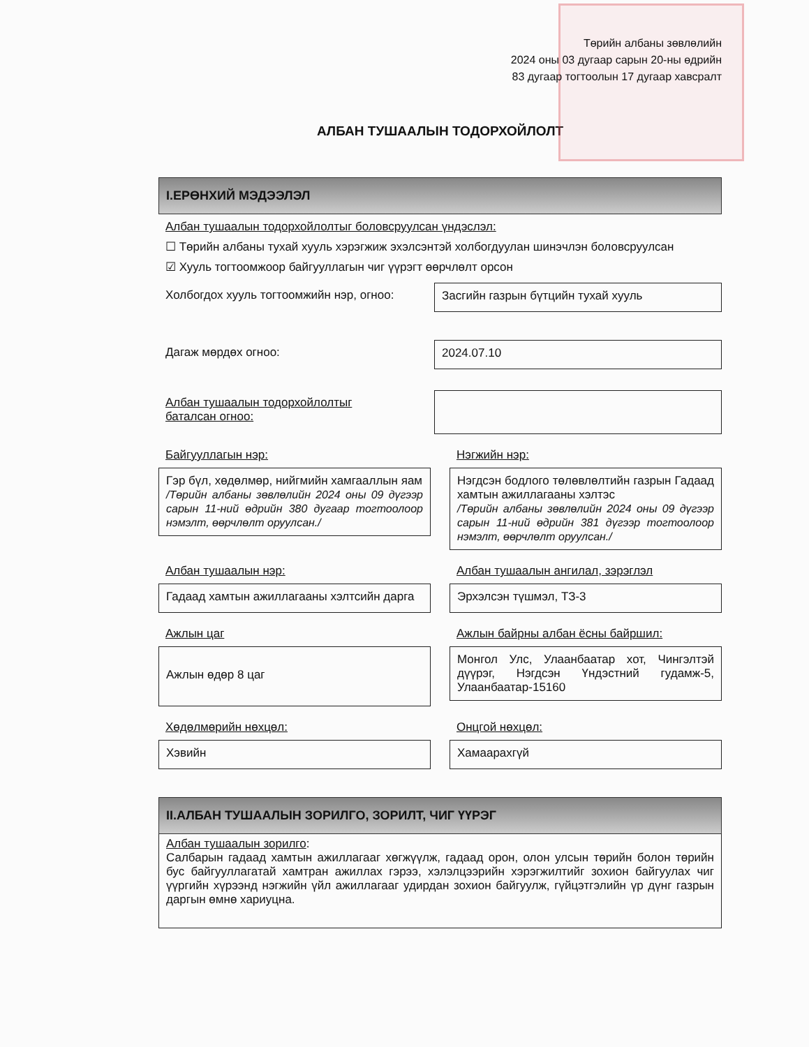Төрийн албаны зөвлөлийн
2024 оны 03 дугаар сарын 20-ны өдрийн
83 дугаар тогтоолын 17 дугаар хавсралт
АЛБАН ТУШААЛЫН ТОДОРХОЙЛОЛТ
I.ЕРӨНХИЙ МЭДЭЭЛЭЛ
Албан тушаалын тодорхойлолтыг боловсруулсан үндэслэл:
☐ Төрийн албаны тухай хууль хэрэгжиж эхэлсэнтэй холбогдуулан шинэчлэн боловсруулсан
☑ Хууль тогтоомжоор байгууллагын чиг үүрэгт өөрчлөлт орсон
Холбогдох хууль тогтоомжийн нэр, огноо:
Засгийн газрын бүтцийн тухай хууль
Дагаж мөрдөх огноо: 2024.07.10
Албан тушаалын тодорхойлолтыг
баталсан огноо:
Байгууллагын нэр:
Гэр бүл, хөдөлмөр, нийгмийн хамгааллын яам
/Төрийн албаны зөвлөлийн 2024 оны 09 дүгээр сарын 11-ний өдрийн 380 дугаар тогтоолоор нэмэлт, өөрчлөлт оруулсан./
Нэгжийн нэр:
Нэгдсэн бодлого төлөвлөлтийн газрын Гадаад хамтын ажиллагааны хэлтэс
/Төрийн албаны зөвлөлийн 2024 оны 09 дүгээр сарын 11-ний өдрийн 381 дүгээр тогтоолоор нэмэлт, өөрчлөлт оруулсан./
Албан тушаалын нэр:
Гадаад хамтын ажиллагааны хэлтсийн дарга
Албан тушаалын ангилал, зэрэглэл
Эрхэлсэн түшмэл, ТЗ-3
Ажлын цаг
Ажлын өдөр 8 цаг
Ажлын байрны албан ёсны байршил:
Монгол Улс, Улаанбаатар хот, Чингэлтэй дүүрэг, Нэгдсэн Үндэстний гудамж-5, Улаанбаатар-15160
Хөдөлмөрийн нөхцөл:
Хэвийн
Онцгой нөхцөл:
Хамаарахгүй
II.АЛБАН ТУШААЛЫН ЗОРИЛГО, ЗОРИЛТ, ЧИГ ҮҮРЭГ
Албан тушаалын зорилго:
Салбарын гадаад хамтын ажиллагааг хөгжүүлж, гадаад орон, олон улсын төрийн болон төрийн бус байгууллагатай хамтран ажиллах гэрээ, хэлэлцээрийн хэрэгжилтийг зохион байгуулах чиг үүргийн хүрээнд нэгжийн үйл ажиллагааг удирдан зохион байгуулж, гүйцэтгэлийн үр дүнг газрын даргын өмнө хариуцна.